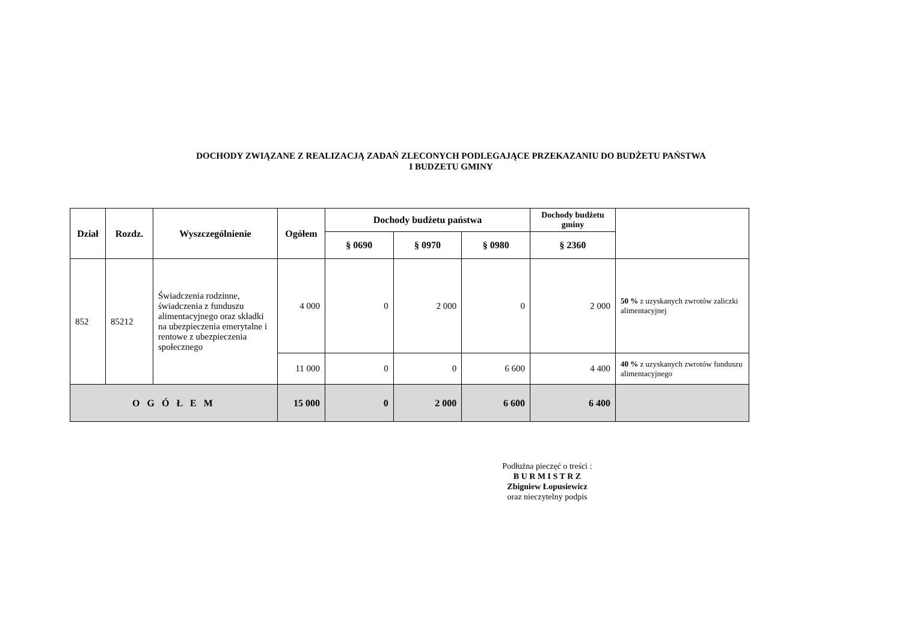DOCHODY ZWIĄZANE Z REALIZACJĄ ZADAŃ ZLECONYCH PODLEGAJĄCE PRZEKAZANIU DO BUDŻETU PAŃSTWA
I BUDZETU GMINY
| Dział | Rozdz. | Wyszczególnienie | Ogółem | Dochody budżetu państwa | | | Dochody budżetu gminy | |
| --- | --- | --- | --- | --- | --- | --- | --- | --- |
| | | | | § 0690 | § 0970 | § 0980 | § 2360 | |
| 852 | 85212 | Świadczenia rodzinne, świadczenia z funduszu alimentacyjnego oraz składki na ubezpieczenia emerytalne i rentowe z ubezpieczenia społecznego | 4 000 | 0 | 2 000 | 0 | 2 000 | 50 % z uzyskanych zwrotów zaliczki alimentacyjnej |
| | | | 11 000 | 0 | 0 | 6 600 | 4 400 | 40 % z uzyskanych zwrotów funduszu alimentacyjnego |
| O G Ó Ł E M | | | 15 000 | 0 | 2 000 | 6 600 | 6 400 | |
Podłużna pieczęć o treści :
B U R M I S T R Z
Zbigniew Łopusiewicz
oraz nieczytelny podpis